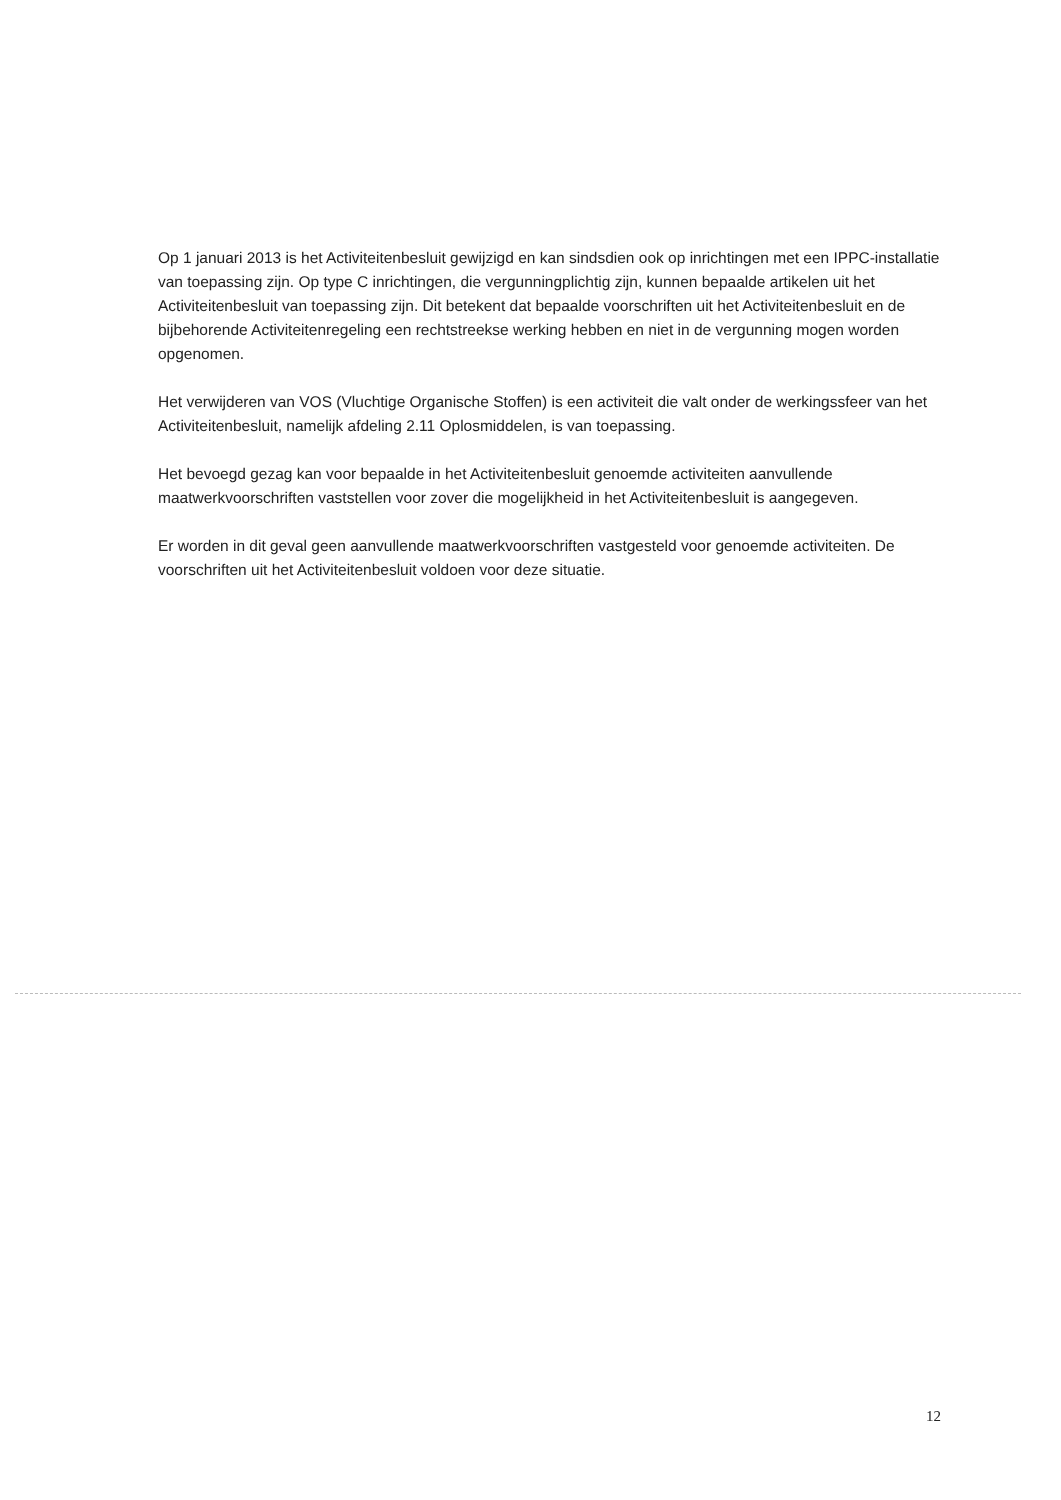Op 1 januari 2013 is het Activiteitenbesluit gewijzigd en kan sindsdien ook op inrichtingen met een IPPC-installatie van toepassing zijn. Op type C inrichtingen, die vergunningplichtig zijn, kunnen bepaalde artikelen uit het Activiteitenbesluit van toepassing zijn. Dit betekent dat bepaalde voorschriften uit het Activiteitenbesluit en de bijbehorende Activiteitenregeling een rechtstreekse werking hebben en niet in de vergunning mogen worden opgenomen.
Het verwijderen van VOS (Vluchtige Organische Stoffen) is een activiteit die valt onder de werkingssfeer van het Activiteitenbesluit, namelijk afdeling 2.11 Oplosmiddelen, is van toepassing.
Het bevoegd gezag kan voor bepaalde in het Activiteitenbesluit genoemde activiteiten aanvullende maatwerkvoorschriften vaststellen voor zover die mogelijkheid in het Activiteitenbesluit is aangegeven.
Er worden in dit geval geen aanvullende maatwerkvoorschriften vastgesteld voor genoemde activiteiten. De voorschriften uit het Activiteitenbesluit voldoen voor deze situatie.
12